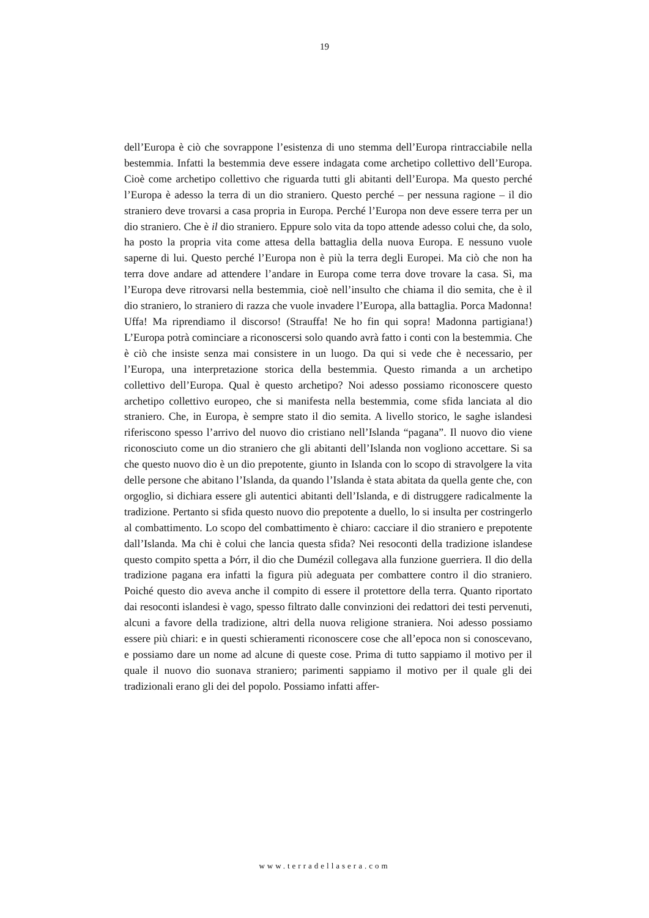19
dell’Europa è ciò che sovrappone l’esistenza di uno stemma dell’Europa rintracciabile nella bestemmia. Infatti la bestemmia deve essere indagata come archetipo collettivo dell’Europa. Cioè come archetipo collettivo che riguarda tutti gli abitanti dell’Europa. Ma questo perché l’Europa è adesso la terra di un dio straniero. Questo perché – per nessuna ragione – il dio straniero deve trovarsi a casa propria in Europa. Perché l’Europa non deve essere terra per un dio straniero. Che è il dio straniero. Eppure solo vita da topo attende adesso colui che, da solo, ha posto la propria vita come attesa della battaglia della nuova Europa. E nessuno vuole saperne di lui. Questo perché l’Europa non è più la terra degli Europei. Ma ciò che non ha terra dove andare ad attendere l’andare in Europa come terra dove trovare la casa. Sì, ma l’Europa deve ritrovarsi nella bestemmia, cioè nell’insulto che chiama il dio semita, che è il dio straniero, lo straniero di razza che vuole invadere l’Europa, alla battaglia. Porca Madonna! Uffa! Ma riprendiamo il discorso! (Strauffa! Ne ho fin qui sopra! Madonna partigiana!) L’Europa potrà cominciare a riconoscersi solo quando avrà fatto i conti con la bestemmia. Che è ciò che insiste senza mai consistere in un luogo. Da qui si vede che è necessario, per l’Europa, una interpretazione storica della bestemmia. Questo rimanda a un archetipo collettivo dell’Europa. Qual è questo archetipo? Noi adesso possiamo riconoscere questo archetipo collettivo europeo, che si manifesta nella bestemmia, come sfida lanciata al dio straniero. Che, in Europa, è sempre stato il dio semita. A livello storico, le saghe islandesi riferiscono spesso l’arrivo del nuovo dio cristiano nell’Islanda “pagana”. Il nuovo dio viene riconosciuto come un dio straniero che gli abitanti dell’Islanda non vogliono accettare. Si sa che questo nuovo dio è un dio prepotente, giunto in Islanda con lo scopo di stravolgere la vita delle persone che abitano l’Islanda, da quando l’Islanda è stata abitata da quella gente che, con orgoglio, si dichiara essere gli autentici abitanti dell’Islanda, e di distruggere radicalmente la tradizione. Pertanto si sfida questo nuovo dio prepotente a duello, lo si insulta per costringerlo al combattimento. Lo scopo del combattimento è chiaro: cacciare il dio straniero e prepotente dall’Islanda. Ma chi è colui che lancia questa sfida? Nei resoconti della tradizione islandese questo compito spetta a Þórr, il dio che Dumézil collegava alla funzione guerriera. Il dio della tradizione pagana era infatti la figura più adeguata per combattere contro il dio straniero. Poiché questo dio aveva anche il compito di essere il protettore della terra. Quanto riportato dai resoconti islandesi è vago, spesso filtrato dalle convinzioni dei redattori dei testi pervenuti, alcuni a favore della tradizione, altri della nuova religione straniera. Noi adesso possiamo essere più chiari: e in questi schieramenti riconoscere cose che all’epoca non si conoscevano, e possiamo dare un nome ad alcune di queste cose. Prima di tutto sappiamo il motivo per il quale il nuovo dio suonava straniero; parimenti sappiamo il motivo per il quale gli dei tradizionali erano gli dei del popolo. Possiamo infatti affer-
www.terradellasera.com